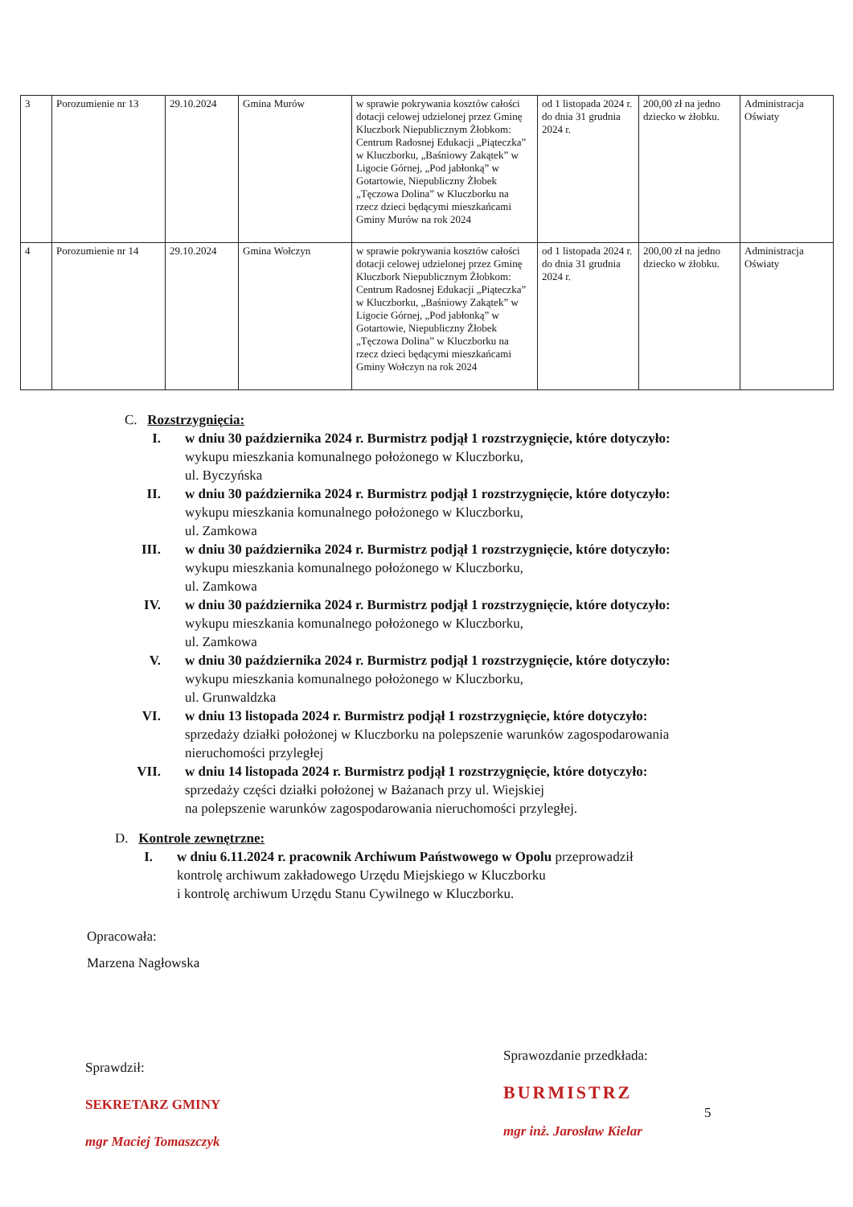| 3 | Porozumienie nr 13 | 29.10.2024 | Gmina Murów | w sprawie pokrywania kosztów całości dotacji celowej udzielonej przez Gminę Kluczbork Niepublicznym Żłobkom: Centrum Radosnej Edukacji „Piąteczka” w Kluczborku, „Baśniowy Zakątek” w Ligocie Górnej, „Pod jabłonką” w Gotartowie, Niepubliczny Żłobek „Tęczowa Dolina” w Kluczborku na rzecz dzieci będącymi mieszkańcami Gminy Murów na rok 2024 | od 1 listopada 2024 r. do dnia 31 grudnia 2024 r. | 200,00 zł na jedno dziecko w żłobku. | Administracja Oświaty |
| 4 | Porozumienie nr 14 | 29.10.2024 | Gmina Wołczyn | w sprawie pokrywania kosztów całości dotacji celowej udzielonej przez Gminę Kluczbork Niepublicznym Żłobkom: Centrum Radosnej Edukacji „Piąteczka” w Kluczborku, „Baśniowy Zakątek” w Ligocie Górnej, „Pod jabłonką” w Gotartowie, Niepubliczny Żłobek „Tęczowa Dolina” w Kluczborku na rzecz dzieci będącymi mieszkańcami Gminy Wołczyn na rok 2024 | od 1 listopada 2024 r. do dnia 31 grudnia 2024 r. | 200,00 zł na jedno dziecko w żłobku. | Administracja Oświaty |
C. Rozstrzygnięcia:
I. w dniu 30 października 2024 r. Burmistrz podjął 1 rozstrzygnięcie, które dotyczyło:
wykupu mieszkania komunalnego położonego w Kluczborku,
ul. Byczyńska
II. w dniu 30 października 2024 r. Burmistrz podjął 1 rozstrzygnięcie, które dotyczyło:
wykupu mieszkania komunalnego położonego w Kluczborku,
ul. Zamkowa
III. w dniu 30 października 2024 r. Burmistrz podjął 1 rozstrzygnięcie, które dotyczyło:
wykupu mieszkania komunalnego położonego w Kluczborku,
ul. Zamkowa
IV. w dniu 30 października 2024 r. Burmistrz podjął 1 rozstrzygnięcie, które dotyczyło:
wykupu mieszkania komunalnego położonego w Kluczborku,
ul. Zamkowa
V. w dniu 30 października 2024 r. Burmistrz podjął 1 rozstrzygnięcie, które dotyczyło:
wykupu mieszkania komunalnego położonego w Kluczborku,
ul. Grunwaldzka
VI. w dniu 13 listopada 2024 r. Burmistrz podjął 1 rozstrzygnięcie, które dotyczyło:
sprzedaży działki położonej w Kluczborku na polepszenie warunków zagospodarowania
nieruchomości przyległej
VII. w dniu 14 listopada 2024 r. Burmistrz podjął 1 rozstrzygnięcie, które dotyczyło:
sprzedaży części działki położonej w Bażanach przy ul. Wiejskiej
na polepszenie warunków zagospodarowania nieruchomości przyległej.
D. Kontrole zewnętrzne:
I. w dniu 6.11.2024 r. pracownik Archiwum Państwowego w Opolu przeprowadził
kontrolę archiwum zakładowego Urzędu Miejskiego w Kluczborku
i kontrolę archiwum Urzędu Stanu Cywilnego w Kluczborku.
Opracowała:
Marzena Nagłowska
Sprawdził:
SEKRETARZ GMINY
mgr Maciej Tomaszczyk
Sprawozdanie przedkłada:
BURMISTRZ
5
mgr inż. Jarosław Kielar